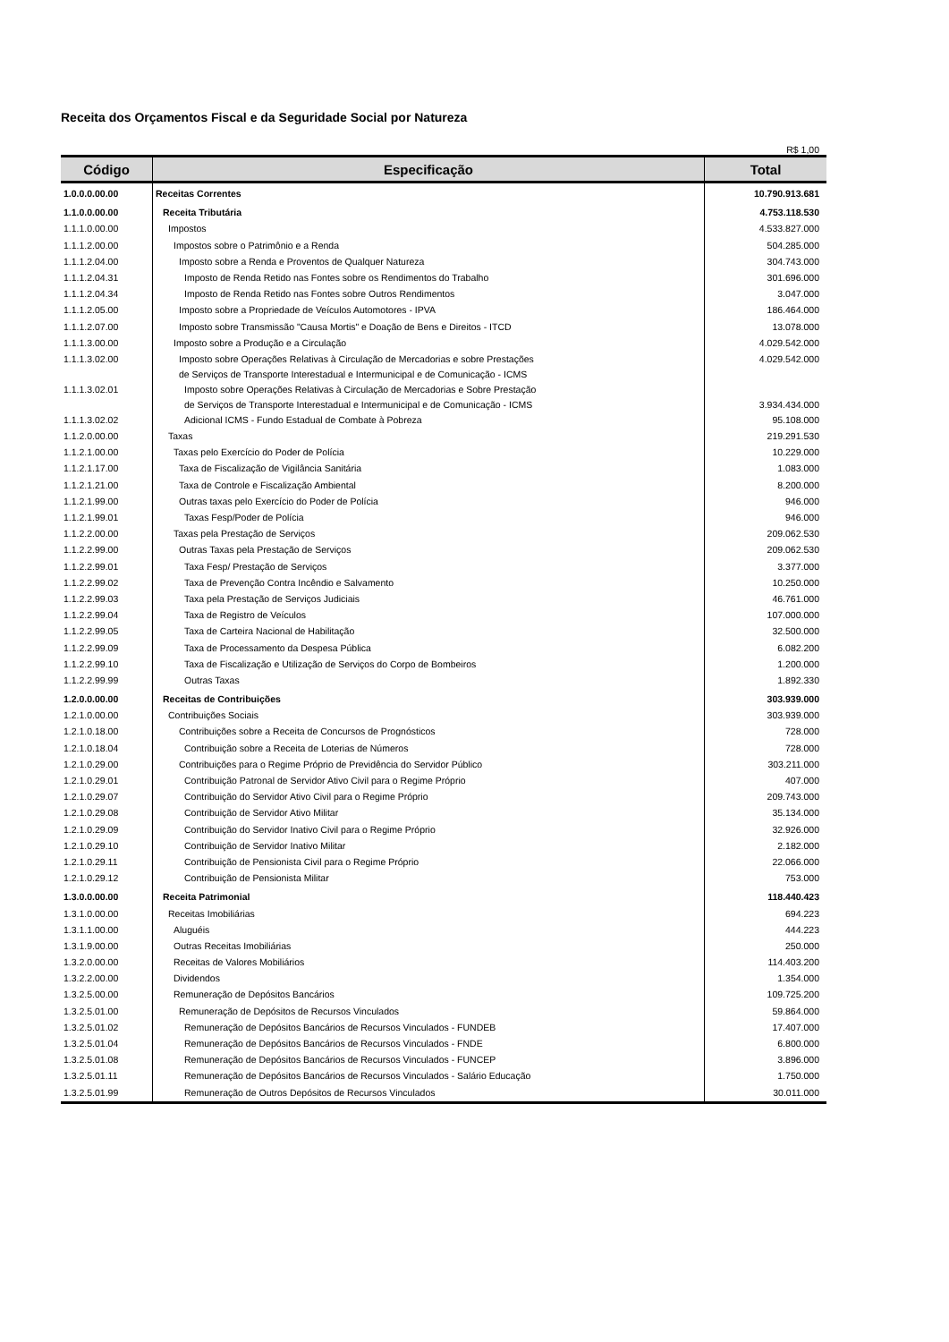Receita dos Orçamentos Fiscal e da Seguridade Social por Natureza
R$ 1,00
| Código | Especificação | Total |
| --- | --- | --- |
| 1.0.0.0.00.00 | Receitas Correntes | 10.790.913.681 |
| 1.1.0.0.00.00 | Receita Tributária | 4.753.118.530 |
| 1.1.1.0.00.00 | Impostos | 4.533.827.000 |
| 1.1.1.2.00.00 | Impostos sobre o Patrimônio e a Renda | 504.285.000 |
| 1.1.1.2.04.00 | Imposto sobre a Renda e Proventos de Qualquer Natureza | 304.743.000 |
| 1.1.1.2.04.31 | Imposto de Renda Retido nas Fontes sobre os Rendimentos do Trabalho | 301.696.000 |
| 1.1.1.2.04.34 | Imposto de Renda Retido nas Fontes sobre Outros Rendimentos | 3.047.000 |
| 1.1.1.2.05.00 | Imposto sobre a Propriedade de Veículos Automotores - IPVA | 186.464.000 |
| 1.1.1.2.07.00 | Imposto sobre Transmissão "Causa Mortis" e Doação de Bens e Direitos - ITCD | 13.078.000 |
| 1.1.1.3.00.00 | Imposto sobre a Produção e a Circulação | 4.029.542.000 |
| 1.1.1.3.02.00 | Imposto sobre Operações Relativas à Circulação de Mercadorias e sobre Prestações de Serviços de Transporte Interestadual e Intermunicipal e de Comunicação - ICMS | 4.029.542.000 |
| 1.1.1.3.02.01 | Imposto sobre Operações Relativas à Circulação de Mercadorias e Sobre Prestação de Serviços de Transporte Interestadual e Intermunicipal e de Comunicação - ICMS | 3.934.434.000 |
| 1.1.1.3.02.02 | Adicional ICMS - Fundo Estadual de Combate à Pobreza | 95.108.000 |
| 1.1.2.0.00.00 | Taxas | 219.291.530 |
| 1.1.2.1.00.00 | Taxas pelo Exercício do Poder de Polícia | 10.229.000 |
| 1.1.2.1.17.00 | Taxa de Fiscalização de Vigilância Sanitária | 1.083.000 |
| 1.1.2.1.21.00 | Taxa de Controle e Fiscalização Ambiental | 8.200.000 |
| 1.1.2.1.99.00 | Outras taxas pelo Exercício do Poder de Polícia | 946.000 |
| 1.1.2.1.99.01 | Taxas Fesp/Poder de Polícia | 946.000 |
| 1.1.2.2.00.00 | Taxas pela Prestação de Serviços | 209.062.530 |
| 1.1.2.2.99.00 | Outras Taxas pela Prestação de Serviços | 209.062.530 |
| 1.1.2.2.99.01 | Taxa Fesp/ Prestação de Serviços | 3.377.000 |
| 1.1.2.2.99.02 | Taxa de Prevenção Contra Incêndio e Salvamento | 10.250.000 |
| 1.1.2.2.99.03 | Taxa pela Prestação de Serviços Judiciais | 46.761.000 |
| 1.1.2.2.99.04 | Taxa de Registro de Veículos | 107.000.000 |
| 1.1.2.2.99.05 | Taxa de Carteira Nacional de Habilitação | 32.500.000 |
| 1.1.2.2.99.09 | Taxa de Processamento da Despesa Pública | 6.082.200 |
| 1.1.2.2.99.10 | Taxa de Fiscalização e Utilização de Serviços do Corpo de Bombeiros | 1.200.000 |
| 1.1.2.2.99.99 | Outras Taxas | 1.892.330 |
| 1.2.0.0.00.00 | Receitas de Contribuições | 303.939.000 |
| 1.2.1.0.00.00 | Contribuições Sociais | 303.939.000 |
| 1.2.1.0.18.00 | Contribuições sobre a Receita de Concursos de Prognósticos | 728.000 |
| 1.2.1.0.18.04 | Contribuição sobre a Receita de Loterias de Números | 728.000 |
| 1.2.1.0.29.00 | Contribuições para o Regime Próprio de Previdência do Servidor Público | 303.211.000 |
| 1.2.1.0.29.01 | Contribuição Patronal de Servidor Ativo Civil para o Regime Próprio | 407.000 |
| 1.2.1.0.29.07 | Contribuição do Servidor Ativo Civil para o Regime Próprio | 209.743.000 |
| 1.2.1.0.29.08 | Contribuição de Servidor Ativo Militar | 35.134.000 |
| 1.2.1.0.29.09 | Contribuição do Servidor Inativo Civil para o Regime Próprio | 32.926.000 |
| 1.2.1.0.29.10 | Contribuição de Servidor Inativo Militar | 2.182.000 |
| 1.2.1.0.29.11 | Contribuição de Pensionista Civil para o Regime Próprio | 22.066.000 |
| 1.2.1.0.29.12 | Contribuição de Pensionista Militar | 753.000 |
| 1.3.0.0.00.00 | Receita Patrimonial | 118.440.423 |
| 1.3.1.0.00.00 | Receitas Imobiliárias | 694.223 |
| 1.3.1.1.00.00 | Aluguéis | 444.223 |
| 1.3.1.9.00.00 | Outras Receitas Imobiliárias | 250.000 |
| 1.3.2.0.00.00 | Receitas de Valores Mobiliários | 114.403.200 |
| 1.3.2.2.00.00 | Dividendos | 1.354.000 |
| 1.3.2.5.00.00 | Remuneração de Depósitos Bancários | 109.725.200 |
| 1.3.2.5.01.00 | Remuneração de Depósitos de Recursos Vinculados | 59.864.000 |
| 1.3.2.5.01.02 | Remuneração de Depósitos Bancários de Recursos Vinculados - FUNDEB | 17.407.000 |
| 1.3.2.5.01.04 | Remuneração de Depósitos Bancários de Recursos Vinculados - FNDE | 6.800.000 |
| 1.3.2.5.01.08 | Remuneração de Depósitos Bancários de Recursos Vinculados - FUNCEP | 3.896.000 |
| 1.3.2.5.01.11 | Remuneração de Depósitos Bancários de Recursos Vinculados - Salário Educação | 1.750.000 |
| 1.3.2.5.01.99 | Remuneração de Outros Depósitos de Recursos Vinculados | 30.011.000 |